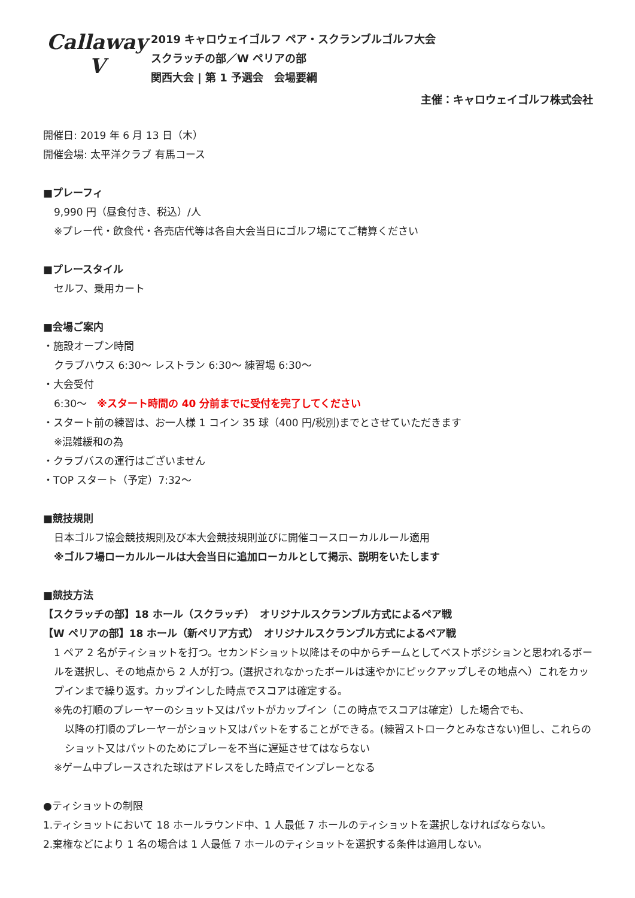Callaway
V
2019 キャロウェイゴルフ ペア・スクランブルゴルフ大会
スクラッチの部／W ペリアの部
関西大会 | 第 1 予選会　会場要綱
主催：キャロウェイゴルフ株式会社
開催日: 2019 年 6 月 13 日（木）
開催会場: 太平洋クラブ 有馬コース
■プレーフィ
9,990 円（昼食付き、税込）/人
※プレー代・飲食代・各売店代等は各自大会当日にゴルフ場にてご精算ください
■プレースタイル
セルフ、乗用カート
■会場ご案内
・施設オープン時間
クラブハウス 6:30～ レストラン 6:30～ 練習場 6:30～
・大会受付
6:30～　※スタート時間の 40 分前までに受付を完了してください
・スタート前の練習は、お一人様 1 コイン 35 球（400 円/税別)までとさせていただきます
※混雑緩和の為
・クラブバスの運行はございません
・TOP スタート（予定）7:32～
■競技規則
日本ゴルフ協会競技規則及び本大会競技規則並びに開催コースローカルルール適用
※ゴルフ場ローカルルールは大会当日に追加ローカルとして掲示、説明をいたします
■競技方法
【スクラッチの部】18 ホール（スクラッチ）　オリジナルスクランブル方式によるペア戦
【W ペリアの部】18 ホール（新ペリア方式）　オリジナルスクランブル方式によるペア戦
1 ペア 2 名がティショットを打つ。セカンドショット以降はその中からチームとしてベストポジションと思われるボールを選択し、その地点から 2 人が打つ。(選択されなかったボールは速やかにピックアップしその地点へ）これをカップインまで繰り返す。カップインした時点でスコアは確定する。
※先の打順のプレーヤーのショット又はパットがカップイン（この時点でスコアは確定）した場合でも、
以降の打順のプレーヤーがショット又はパットをすることができる。(練習ストロークとみなさない)但し、これらのショット又はパットのためにプレーを不当に遅延させてはならない
※ゲーム中プレースされた球はアドレスをした時点でインプレーとなる
●ティショットの制限
1.ティショットにおいて 18 ホールラウンド中、1 人最低 7 ホールのティショットを選択しなければならない。
2.棄権などにより 1 名の場合は 1 人最低 7 ホールのティショットを選択する条件は適用しない。